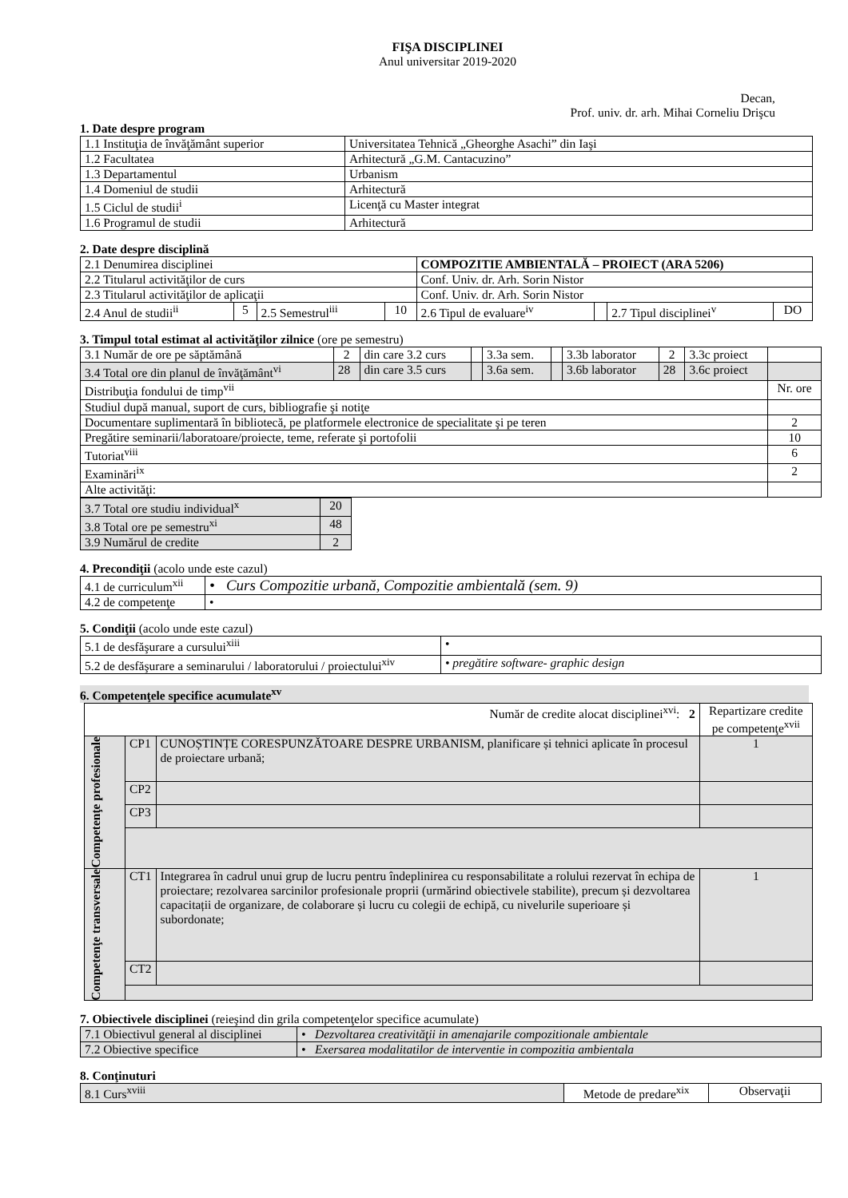FIŞA DISCIPLINEI
Anul universitar 2019-2020
Decan,
Prof. univ. dr. arh. Mihai Corneliu Drişcu
1. Date despre program
| 1.1 Instituţia de învăţământ superior | Universitatea Tehnică „Gheorghe Asachi” din Iaşi |
| 1.2 Facultatea | Arhitectură „G.M. Cantacuzino” |
| 1.3 Departamentul | Urbanism |
| 1.4 Domeniul de studii | Arhitectură |
| 1.5 Ciclul de studii<sup>i</sup> | Licenţă cu Master integrat |
| 1.6 Programul de studii | Arhitectură |
2. Date despre disciplină
| 2.1 Denumirea disciplinei | | | | COMPOZITIE AMBIENTALĂ – PROIECT (ARA 5206) | | | |
| 2.2 Titularul activităţilor de curs | | | | Conf. Univ. dr. Arh. Sorin Nistor | | | |
| 2.3 Titularul activităţilor de aplicaţii | | | | Conf. Univ. dr. Arh. Sorin Nistor | | | |
| 2.4 Anul de studii<sup>ii</sup> | 5 | 2.5 Semestrul<sup>iii</sup> | 10 | 2.6 Tipul de evaluare<sup>iv</sup> | | 2.7 Tipul disciplinei<sup>v</sup> | DO |
3. Timpul total estimat al activităţilor zilnice (ore pe semestru)
| 3.1 Număr de ore pe săptămână | 2 | din care 3.2 curs | | 3.3a sem. | | 3.3b laborator | 2 | 3.3c proiect | |
| 3.4 Total ore din planul de învăţământ<sup>vi</sup> | 28 | din care 3.5 curs | | 3.6a sem. | | 3.6b laborator | 28 | 3.6c proiect | |
| Distribuţia fondului de timp<sup>vii</sup> | | | | | | | | | Nr. ore |
| Studiul după manual, suport de curs, bibliografie şi notiţe | | | | | | | | | |
| Documentare suplimentară în bibliotecă, pe platformele electronice de specialitate şi pe teren | | | | | | | | | 2 |
| Pregătire seminarii/laboratoare/proiecte, teme, referate şi portofolii | | | | | | | | | 10 |
| Tutoriat<sup>viii</sup> | | | | | | | | | 6 |
| Examinări<sup>ix</sup> | | | | | | | | | 2 |
| Alte activităţi: | | | | | | | | | |
| 3.7 Total ore studiu individual<sup>x</sup> | 20 |
| 3.8 Total ore pe semestru<sup>xi</sup> | 48 |
| 3.9 Numărul de credite | 2 |
4. Precondiţii (acolo unde este cazul)
| 4.1 de curriculum<sup>xii</sup> | • Curs Compozitie urbană, Compozitie ambientală (sem. 9) |
| 4.2 de competenţe | • |
5. Condiţii (acolo unde este cazul)
| 5.1 de desfăşurare a cursului<sup>xiii</sup> | • |
| 5.2 de desfăşurare a seminarului / laboratorului / proiectului<sup>xiv</sup> | • pregătire software- graphic design |
6. Competenţele specifice acumulate<sup>xv</sup>
| Număr de credite alocat disciplinei<sup>xvi</sup>: 2 | | | Repartizare credite pe competenţe<sup>xvii</sup> |
| Competenţe profesionale | CP1 | CUNOȘTINȚE CORESPUNZĂTOARE DESPRE URBANISM, planificare și tehnici aplicate în procesul de proiectare urbană; | 1 |
| | CP2 | | |
| | CP3 | | |
| Competenţe transversale | CT1 | Integrarea în cadrul unui grup de lucru pentru îndeplinirea cu responsabilitate a rolului rezervat în echipa de proiectare; rezolvarea sarcinilor profesionale proprii (urmărind obiectivele stabilite), precum și dezvoltarea capacitații de organizare, de colaborare și lucru cu colegii de echipă, cu nivelurile superioare și subordonate; | 1 |
| | CT2 | | |
7. Obiectivele disciplinei (reieşind din grila competenţelor specifice acumulate)
| 7.1 Obiectivul general al disciplinei | • Dezvoltarea creativităţii in amenajarile compozitionale ambientale |
| 7.2 Obiective specifice | • Exersarea modalitatilor de interventie in compozitia ambientala |
8. Conţinuturi
| 8.1 Curs<sup>xviii</sup> | Metode de predare<sup>xix</sup> | Observaţii |